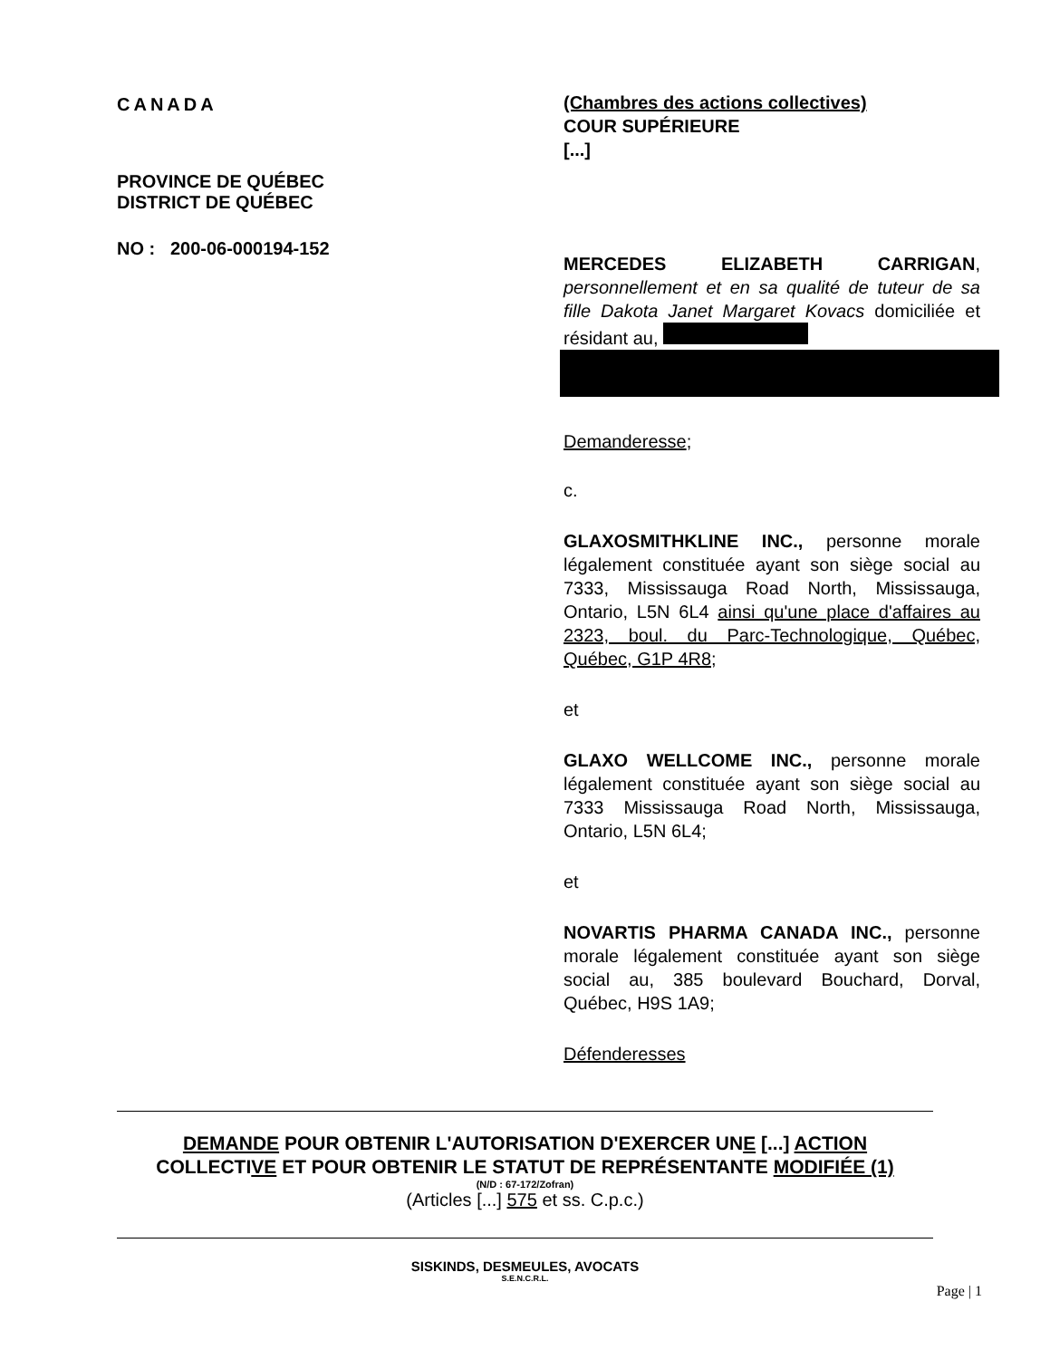CANADA
PROVINCE DE QUÉBEC
DISTRICT DE QUÉBEC
NO : 200-06-000194-152
(Chambres des actions collectives)
COUR SUPÉRIEURE
[...]
MERCEDES ELIZABETH CARRIGAN, personnellement et en sa qualité de tuteur de sa fille Dakota Janet Margaret Kovacs domiciliée et résidant au,
Demanderesse;
c.
GLAXOSMITHKLINE INC., personne morale légalement constituée ayant son siège social au 7333, Mississauga Road North, Mississauga, Ontario, L5N 6L4 ainsi qu'une place d'affaires au 2323, boul. du Parc-Technologique, Québec, Québec, G1P 4R8;
et
GLAXO WELLCOME INC., personne morale légalement constituée ayant son siège social au 7333 Mississauga Road North, Mississauga, Ontario, L5N 6L4;
et
NOVARTIS PHARMA CANADA INC., personne morale légalement constituée ayant son siège social au, 385 boulevard Bouchard, Dorval, Québec, H9S 1A9;
Défenderesses
DEMANDE POUR OBTENIR L'AUTORISATION D'EXERCER UNE [...] ACTION
COLLECTIVE ET POUR OBTENIR LE STATUT DE REPRÉSENTANTE MODIFIÉE (1)
(N/D : 67-172/Zofran)
(Articles [...] 575 et ss. C.p.c.)
SISKINDS, DESMEULES, AVOCATS
S.E.N.C.R.L.
Page | 1